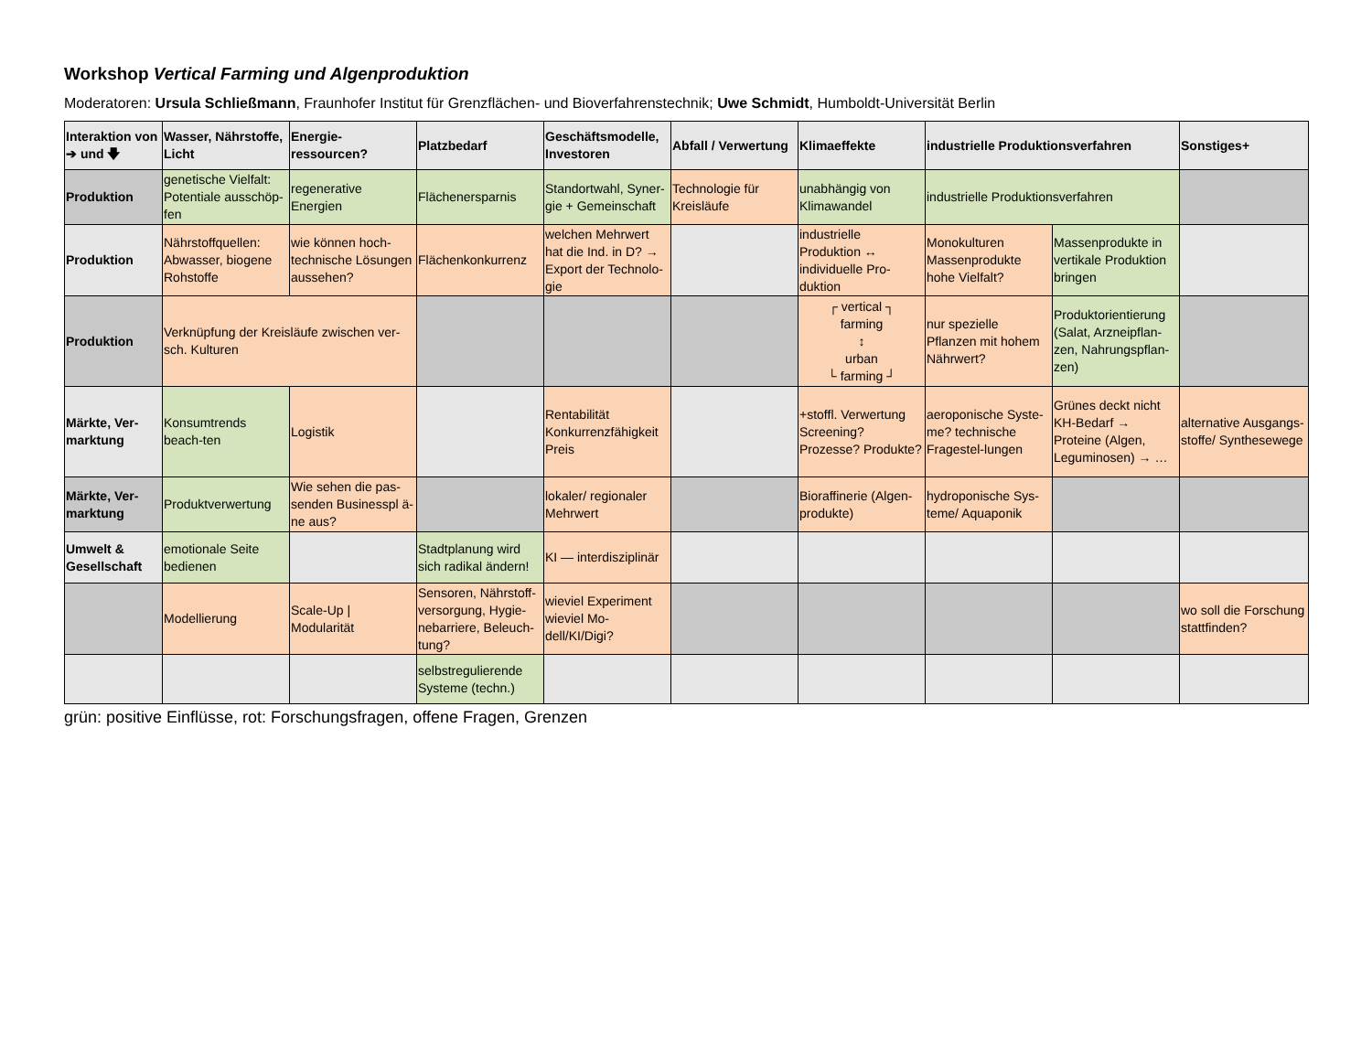Workshop Vertical Farming und Algenproduktion
Moderatoren: Ursula Schließmann, Fraunhofer Institut für Grenzflächen- und Bioverfahrenstechnik; Uwe Schmidt, Humboldt-Universität Berlin
| Interaktion von ➔ und 🡇 | Wasser, Nährstoffe, Licht | Energie-ressourcen? | Platzbedarf | Geschäftsmodelle, Investoren | Abfall / Verwertung | Klimaeffekte | industrielle Produktionsverfahren | | Sonstiges+ |
| --- | --- | --- | --- | --- | --- | --- | --- | --- | --- |
| Produktion | genetische Vielfalt: Potentiale ausschöp-fen | regenerative Energien | Flächenersparnis | Standortwahl, Syner-gie + Gemeinschaft | Technologie für Kreisläufe | unabhängig von Klimawandel | industrielle Produktionsverfahren | | |
| Produktion | Nährstoffquellen: Abwasser, biogene Rohstoffe | wie können hoch-technische Lösungen aussehen? | Flächenkonkurrenz | welchen Mehrwert hat die Ind. in D? → Export der Technolo-gie | | industrielle Produktion ↔ individuelle Pro-duktion | Monokulturen Massenprodukte hohe Vielfalt? | Massenprodukte in vertikale Produktion bringen | |
| Produktion | Verknüpfung der Kreisläufe zwischen ver-sch. Kulturen | | | | | ┌ vertical ┐ farming ↕ urban └ farming ┘ | nur spezielle Pflanzen mit hohem Nährwert? | Produktorientierung (Salat, Arzneipflan-zen, Nahrungspflan-zen) | |
| Märkte, Ver-marktung | Konsumtrends beach-ten | Logistik | | Rentabilität Konkurrenzfähigkeit Preis | | +stoffl. Verwertung Screening? Prozesse? Produkte? | aeroponische Syste-me? technische Fragestel-lungen | Grünes deckt nicht KH-Bedarf → Proteine (Algen, Leguminosen) → … | alternative Ausgangs-stoffe/ Synthesewege |
| Märkte, Ver-marktung | Produktverwertung | Wie sehen die pas-senden Businesspl ä-ne aus? | | lokaler/ regionaler Mehrwert | | Bioraffinerie (Algen-produkte) | hydroponische Sys-teme/ Aquaponik | | |
| Umwelt & Gesellschaft | emotionale Seite bedienen | | Stadtplanung wird sich radikal ändern! | KI — interdisziplinär | | | | | |
| | Modellierung | Scale-Up / Modularität | Sensoren, Nährstoff-versorgung, Hygie-nebarriere, Beleuch-tung? | wieviel Experiment wieviel Mo-dell/KI/Digi? | | | | | wo soll die Forschung stattfinden? |
| | | | selbstregulierende Systeme (techn.) | | | | | | |
grün: positive Einflüsse, rot: Forschungsfragen, offene Fragen, Grenzen